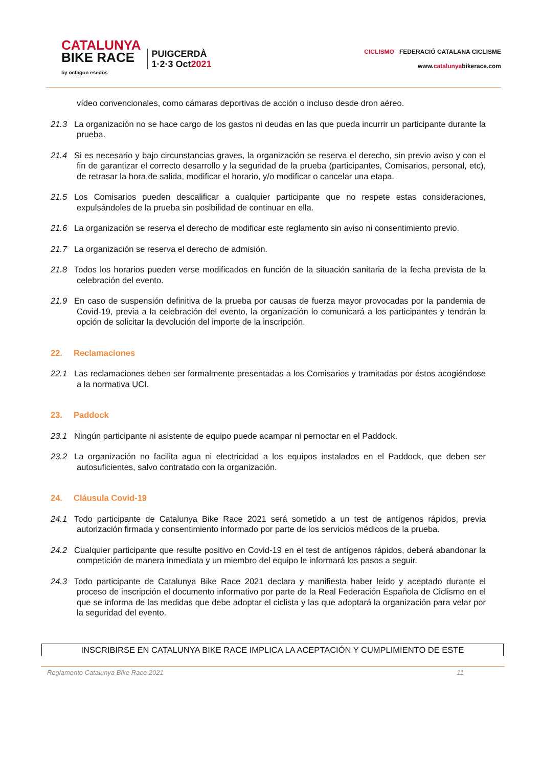CATALUNYA
BIKE RACE
by octagon esedos
PUIGCERDÀ
1·2·3 Oct2021
CICLISMO FEDERACIÓ CATALANA CICLISME
www.catalunyabikerace.com
vídeo convencionales, como cámaras deportivas de acción o incluso desde dron aéreo.
21.3 La organización no se hace cargo de los gastos ni deudas en las que pueda incurrir un participante durante la prueba.
21.4 Si es necesario y bajo circunstancias graves, la organización se reserva el derecho, sin previo aviso y con el fin de garantizar el correcto desarrollo y la seguridad de la prueba (participantes, Comisarios, personal, etc), de retrasar la hora de salida, modificar el horario, y/o modificar o cancelar una etapa.
21.5 Los Comisarios pueden descalificar a cualquier participante que no respete estas consideraciones, expulsándoles de la prueba sin posibilidad de continuar en ella.
21.6 La organización se reserva el derecho de modificar este reglamento sin aviso ni consentimiento previo.
21.7 La organización se reserva el derecho de admisión.
21.8 Todos los horarios pueden verse modificados en función de la situación sanitaria de la fecha prevista de la celebración del evento.
21.9 En caso de suspensión definitiva de la prueba por causas de fuerza mayor provocadas por la pandemia de Covid-19, previa a la celebración del evento, la organización lo comunicará a los participantes y tendrán la opción de solicitar la devolución del importe de la inscripción.
22. Reclamaciones
22.1 Las reclamaciones deben ser formalmente presentadas a los Comisarios y tramitadas por éstos acogiéndose a la normativa UCI.
23. Paddock
23.1 Ningún participante ni asistente de equipo puede acampar ni pernoctar en el Paddock.
23.2 La organización no facilita agua ni electricidad a los equipos instalados en el Paddock, que deben ser autosuficientes, salvo contratado con la organización.
24. Cláusula Covid-19
24.1 Todo participante de Catalunya Bike Race 2021 será sometido a un test de antígenos rápidos, previa autorización firmada y consentimiento informado por parte de los servicios médicos de la prueba.
24.2 Cualquier participante que resulte positivo en Covid-19 en el test de antígenos rápidos, deberá abandonar la competición de manera inmediata y un miembro del equipo le informará los pasos a seguir.
24.3 Todo participante de Catalunya Bike Race 2021 declara y manifiesta haber leído y aceptado durante el proceso de inscripción el documento informativo por parte de la Real Federación Española de Ciclismo en el que se informa de las medidas que debe adoptar el ciclista y las que adoptará la organización para velar por la seguridad del evento.
INSCRIBIRSE EN CATALUNYA BIKE RACE IMPLICA LA ACEPTACIÓN Y CUMPLIMIENTO DE ESTE
Reglamento Catalunya Bike Race 2021 11